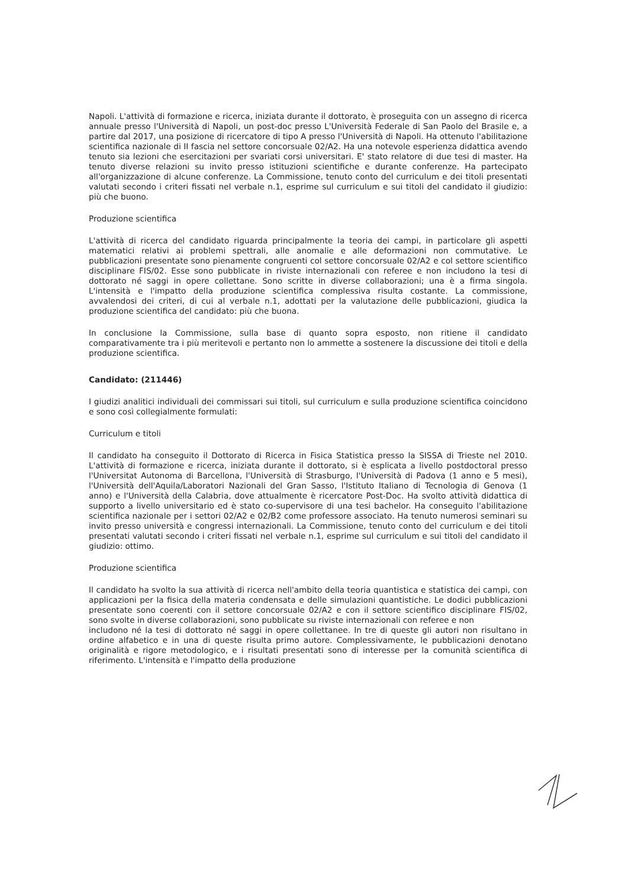Napoli. L'attività di formazione e ricerca, iniziata durante il dottorato, è proseguita con un assegno di ricerca annuale presso l'Università di Napoli, un post-doc presso L'Università Federale di San Paolo del Brasile e, a partire dal 2017, una posizione di ricercatore di tipo A presso l'Università di Napoli. Ha ottenuto l'abilitazione scientifica nazionale di II fascia nel settore concorsuale 02/A2. Ha una notevole esperienza didattica avendo tenuto sia lezioni che esercitazioni per svariati corsi universitari. E' stato relatore di due tesi di master. Ha tenuto diverse relazioni su invito presso istituzioni scientifiche e durante conferenze. Ha partecipato all'organizzazione di alcune conferenze. La Commissione, tenuto conto del curriculum e dei titoli presentati valutati secondo i criteri fissati nel verbale n.1, esprime sul curriculum e sui titoli del candidato il giudizio: più che buono.
Produzione scientifica
L'attività di ricerca del candidato riguarda principalmente la teoria dei campi, in particolare gli aspetti matematici relativi ai problemi spettrali, alle anomalie e alle deformazioni non commutative. Le pubblicazioni presentate sono pienamente congruenti col settore concorsuale 02/A2 e col settore scientifico disciplinare FIS/02. Esse sono pubblicate in riviste internazionali con referee e non includono la tesi di dottorato né saggi in opere collettane. Sono scritte in diverse collaborazioni; una è a firma singola. L'intensità e l'impatto della produzione scientifica complessiva risulta costante. La commissione, avvalendosi dei criteri, di cui al verbale n.1, adottati per la valutazione delle pubblicazioni, giudica la produzione scientifica del candidato: più che buona.
In conclusione la Commissione, sulla base di quanto sopra esposto, non ritiene il candidato comparativamente tra i più meritevoli e pertanto non lo ammette a sostenere la discussione dei titoli e della produzione scientifica.
Candidato: (211446)
I giudizi analitici individuali dei commissari sui titoli, sul curriculum e sulla produzione scientifica coincidono e sono così collegialmente formulati:
Curriculum e titoli
Il candidato ha conseguito il Dottorato di Ricerca in Fisica Statistica presso la SISSA di Trieste nel 2010. L'attività di formazione e ricerca, iniziata durante il dottorato, si è esplicata a livello postdoctoral presso l'Universitat Autonoma di Barcellona, l'Università di Strasburgo, l'Università di Padova (1 anno e 5 mesi), l'Università dell'Aquila/Laboratori Nazionali del Gran Sasso, l'Istituto Italiano di Tecnologia di Genova (1 anno) e l'Università della Calabria, dove attualmente è ricercatore Post-Doc. Ha svolto attività didattica di supporto a livello universitario ed è stato co-supervisore di una tesi bachelor. Ha conseguito l'abilitazione scientifica nazionale per i settori 02/A2 e 02/B2 come professore associato. Ha tenuto numerosi seminari su invito presso università e congressi internazionali. La Commissione, tenuto conto del curriculum e dei titoli presentati valutati secondo i criteri fissati nel verbale n.1, esprime sul curriculum e sui titoli del candidato il giudizio: ottimo.
Produzione scientifica
Il candidato ha svolto la sua attività di ricerca nell'ambito della teoria quantistica e statistica dei campi, con applicazioni per la fisica della materia condensata e delle simulazioni quantistiche. Le dodici pubblicazioni presentate sono coerenti con il settore concorsuale 02/A2 e con il settore scientifico disciplinare FIS/02, sono svolte in diverse collaborazioni, sono pubblicate su riviste internazionali con referee e non
includono né la tesi di dottorato né saggi in opere collettanee. In tre di queste gli autori non risultano in ordine alfabetico e in una di queste risulta primo autore. Complessivamente, le pubblicazioni denotano originalità e rigore metodologico, e i risultati presentati sono di interesse per la comunità scientifica di riferimento. L'intensità e l'impatto della produzione